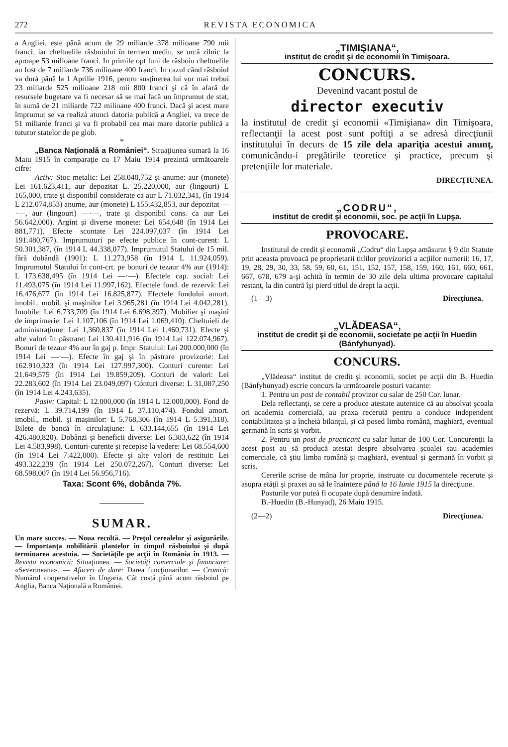272 REVISTA ECONOMICA
a Angliei, este până acum de 29 miliarde 378 milioane 790 mii franci, iar cheltuelile răsboiului în termen mediu, se urcă zilnic la aproape 53 milioane franci. In primile opt luni de răsboiu cheltuelile au fost de 7 miliarde 736 milioane 400 franci. In cazul când răsboiul va durà până la 1 Aprilie 1916, pentru susţinerea lui vor mai trebuì 23 miliarde 525 milioane 218 mii 800 franci şi că în afară de resursele bugetare va fi necesar să se mai facă un împrumut de stat, în sumă de 21 miliarde 722 milioane 400 franci. Dacă şi acest mare împrumut se va realizà atunci datoria publică a Angliei, va trece de 51 miliarde franci şi va fi probabil cea mai mare datorie publică a tuturor statelor de pe glob.
*
„Banca Naţională a României“. Situaţiunea sumară la 16 Maiu 1915 în comparaţie cu 17 Maiu 1914 prezintă următoarele cifre:
Activ: Stoc metalic: Lei 258.040,752 şi anume: aur (monete) Lei 161.623,411, aur depozitat L. 25.220,000, aur (lingouri) L 165,000, trate şi disponibil considerate ca aur L 71.032,341, (în 1914 L 212.074,853) anume, aur (monete) L 155.432,853, aur depozitat —·—, aur (lingouri) —·—, trate şi disponibil cons. ca aur Lei 56.642,000). Argint şi diverse monete: Lei 654,648 (în 1914 Lei 881,771). Efecte scontate Lei 224.097,037 (în 1914 Lei 191.480,767). Imprumuturi pe efecte publice în cont-curent: L 50.301,387, (în 1914 L 44.338,077). Imprumutul Statului de 15 mil. fără dobândă (1901): L 11.273,958 (în 1914 L 11.924,059). Imprumutul Statului în cont-crt. pe bonuri de tezaur 4% aur (1914): L 173.638,495 (în 1914 Lei —·—). Efectele cap. social: Lei 11.493,075 (în 1914 Lei 11.997,162). Efectele fond. de rezervă: Lei 16.476,677 (în 1914 Lei 16.825,877). Efectele fondului amort. imobil., mobil. şi maşinilor Lei 3.965,281 (în 1914 Lei 4.042,281). Imobile: Lei 6.733,709 (în 1914 Lei 6.698,397). Mobilier şi maşini de imprimerie: Lei 1.107,106 (în 1914 Lei 1.069,410). Cheltuieli de administraţiune: Lei 1,360,837 (în 1914 Lei 1.460,731). Efecte şi alte valori în păstrare: Lei 130.411,916 (în 1914 Lei 122.074,967). Bonuri de tezaur 4% aur în gaj p. Impr. Statului: Lei 200.000,000 (în 1914 Lei —·—). Efecte în gaj şi în păstrare provizorie: Lei 162.910,323 (în 1914 Lei 127.997,300). Conturi curente: Lei 21.649,575 (în 1914 Lei 19.859,209). Conturi de valori: Lei 22.283,602 (în 1914 Lei 23.049,097) Cónturi diverse: L 31,087,250 (în 1914 Lei 4.243,635).
Pasiv: Capital: L 12.000,000 (în 1914 L 12.000,000). Fond de rezervă: L 39.714,199 (în 1914 L 37.110,474). Fondul amort. imobil., mobil. şi maşinilor: L 5.768,306 (în 1914 L 5.391,318). Bilete de bancă în circulaţiune: L 633.144,655 (în 1914 Lei 426.480,820). Dobânzi şi beneficii diverse: Lei 6.383,622 (în 1914 Lei 4.583,998). Conturi-curente şi recepise la vedere: Lei 68.554,600 (în 1914 Lei 7.422,000). Efecte şi alte valori de restituit: Lei 493.322,239 (în 1914 Lei 250.072,267). Conturi diverse: Lei 68.598,007 (în 1914 Lei 56.956,716).
Taxa: Scont 6%, dobânda 7%.
SUMAR.
Un mare succes. — Noua recoltă. — Preţul cerealelor şi asigurările. — Importanţa nobilitării plantelor în timpul răsboiului şi după terminarea acestuia. — Societăţile pe acţii în România în 1913. — Revista economică: Situaţiunea. — Societăţi comerciale şi financiare: «Severineana». — Afaceri de dare: Darea funcţionarilor. — Cronică: Numărul cooperativelor în Ungaria. Cât costă până acum răsboiul pe Anglia, Banca Naţională a României.
„TIMIŞIANA“,
institut de credit şi de economii în Timişoara.
CONCURS.
Devenind vacant postul de
director executiv
la institutul de credit şi economii «Timişiana» din Timişoara, reflectanţii la acest post sunt poftiţi a se adresà direcţiunii institutului în decurs de 15 zile dela apariţia acestui anunţ, comunicându-i pregătirile teoretice şi practice, precum şi pretenţiile lor materiale.
DIRECŢIUNEA.
„CODRU“,
institut de credit şi economii, soc. pe acţii în Lupşa.
PROVOCARE.
Institutul de credit şi economii „Codru“ din Lupşa amăsurat § 9 din Statute prin aceasta provoacă pe proprietarii titlilor provizorici a acţiilor numerii: 16, 17, 19, 28, 29, 30, 33, 58, 59, 60, 61, 151, 152, 157, 158, 159, 160, 161, 660, 661, 667, 678, 679 a-şi achità în termin de 30 zile dela ultima provocare capitalul restant, la din contră îşi pierd titlul de drept la acţii.
(1—3) Direcţiunea.
„VLĂDEASA“,
institut de credit şi de economii, societate pe acţii în Huedin (Bánfyhunyad).
CONCURS.
„Vlădeasa“ institut de credit şi economii, societ pe acţii din B. Huedin (Bánfyhunyad) escrie concurs la următoarele posturi vacante:
1. Pentru un post de contabil provizor cu salar de 250 Cor. lunar.
Dela reflectanţi, se cere a produce atestate autentice că au absolvat şcoala ori academia comercială, au praxa recerută pentru a conduce independent contabilitatea şi a încheià bilanţul, şi că posed limba română, maghiară, eventual germană în scris şi vorbit.
2. Pentru un post de practicant cu salar lunar de 100 Cor. Concurenţii la acest post au să producă atestat despre absolvarea şcoalei sau academiei comerciale, că ştiu limba română şi maghiară, eventual şi germană în vorbit şi scris.
Cererile scrise de mâna lor proprie, instruate cu documentele recerute şi asupra etăţii şi praxei au să le înainteze până la 16 Iunie 1915 la direcţiune.
Posturile vor puteà fi ocupate după denumire îndată.
B.-Huedin (B.-Hunyad), 26 Maiu 1915.
(2—2) Direcţiunea.